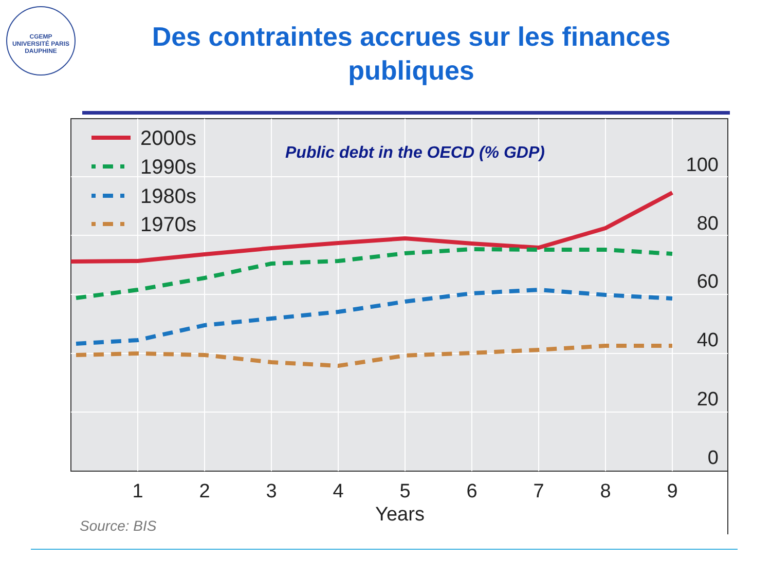CGEMP
UNIVERSITÉ PARIS DAUPHINE
Des contraintes accrues sur les finances publiques
2000s
1990s
1980s
1970s
Public debt in the OECD (% GDP)
100
80
60
40
20
0
1
2
3
4
5
6
7
8
9
Years
Source: BIS